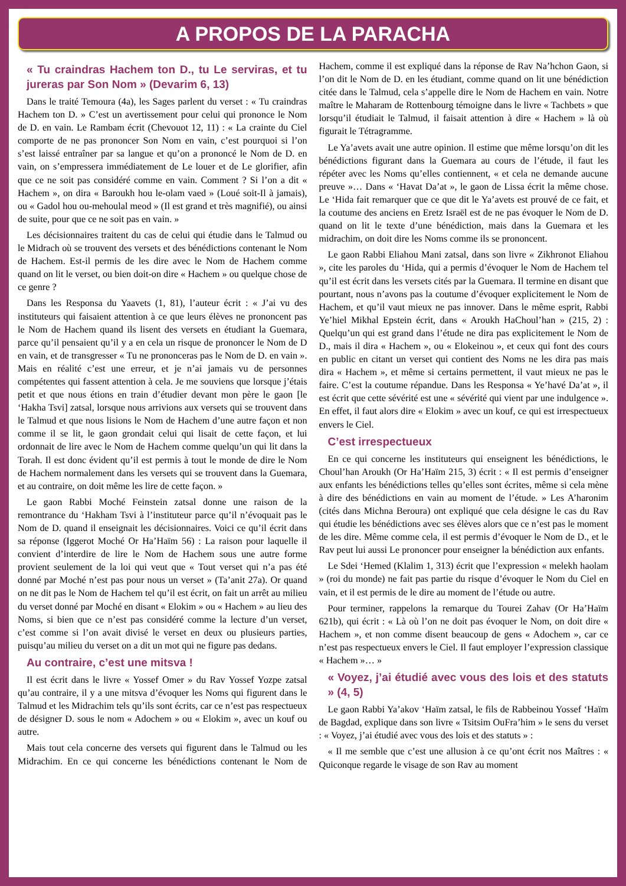A PROPOS DE LA PARACHA
« Tu craindras Hachem ton D., tu Le serviras, et tu jureras par Son Nom » (Devarim 6, 13)
Dans le traité Temoura (4a), les Sages parlent du verset : « Tu craindras Hachem ton D. » C’est un avertissement pour celui qui prononce le Nom de D. en vain. Le Rambam écrit (Chevouot 12, 11) : « La crainte du Ciel comporte de ne pas prononcer Son Nom en vain, c’est pourquoi si l’on s’est laissé entraîner par sa langue et qu’on a prononcé le Nom de D. en vain, on s’empressera immédiatement de Le louer et de Le glorifier, afin que ce ne soit pas considéré comme en vain. Comment ? Si l’on a dit « Hachem », on dira « Baroukh hou le-olam vaed » (Loué soit-Il à jamais), ou « Gadol hou ou-mehoulal meod » (Il est grand et très magnifié), ou ainsi de suite, pour que ce ne soit pas en vain. »
Les décisionnaires traitent du cas de celui qui étudie dans le Talmud ou le Midrach où se trouvent des versets et des bénédictions contenant le Nom de Hachem. Est-il permis de les dire avec le Nom de Hachem comme quand on lit le verset, ou bien doit-on dire « Hachem » ou quelque chose de ce genre ?
Dans les Responsa du Yaavets (1, 81), l’auteur écrit : « J’ai vu des instituteurs qui faisaient attention à ce que leurs élèves ne prononcent pas le Nom de Hachem quand ils lisent des versets en étudiant la Guemara, parce qu’il pensaient qu’il y a en cela un risque de prononcer le Nom de D en vain, et de transgresser « Tu ne prononceras pas le Nom de D. en vain ». Mais en réalité c’est une erreur, et je n’ai jamais vu de personnes compétentes qui fassent attention à cela. Je me souviens que lorsque j’étais petit et que nous étions en train d’étudier devant mon père le gaon [le ‘Hakha Tsvi] zatsal, lorsque nous arrivions aux versets qui se trouvent dans le Talmud et que nous lisions le Nom de Hachem d’une autre façon et non comme il se lit, le gaon grondait celui qui lisait de cette façon, et lui ordonnait de lire avec le Nom de Hachem comme quelqu’un qui lit dans la Torah. Il est donc évident qu’il est permis à tout le monde de dire le Nom de Hachem normalement dans les versets qui se trouvent dans la Guemara, et au contraire, on doit même les lire de cette façon. »
Le gaon Rabbi Moché Feinstein zatsal donne une raison de la remontrance du ‘Hakham Tsvi à l’instituteur parce qu’il n’évoquait pas le Nom de D. quand il enseignait les décisionnaires. Voici ce qu’il écrit dans sa réponse (Iggerot Moché Or Ha’Haïm 56) : La raison pour laquelle il convient d’interdire de lire le Nom de Hachem sous une autre forme provient seulement de la loi qui veut que « Tout verset qui n’a pas été donné par Moché n’est pas pour nous un verset » (Ta’anit 27a). Or quand on ne dit pas le Nom de Hachem tel qu’il est écrit, on fait un arrêt au milieu du verset donné par Moché en disant « Elokim » ou « Hachem » au lieu des Noms, si bien que ce n’est pas considéré comme la lecture d’un verset, c’est comme si l’on avait divisé le verset en deux ou plusieurs parties, puisqu’au milieu du verset on a dit un mot qui ne figure pas dedans.
Au contraire, c’est une mitsva !
Il est écrit dans le livre « Yossef Omer » du Rav Yossef Yozpe zatsal qu’au contraire, il y a une mitsva d’évoquer les Noms qui figurent dans le Talmud et les Midrachim tels qu’ils sont écrits, car ce n’est pas respectueux de désigner D. sous le nom « Adochem » ou « Elokim », avec un kouf ou autre.
Mais tout cela concerne des versets qui figurent dans le Talmud ou les Midrachim. En ce qui concerne les bénédictions contenant le Nom de Hachem, comme il est expliqué dans la réponse de Rav Na’hchon Gaon, si l’on dit le Nom de D. en les étudiant, comme quand on lit une bénédiction citée dans le Talmud, cela s’appelle dire le Nom de Hachem en vain. Notre maître le Maharam de Rottenbourg témoigne dans le livre « Tachbets » que lorsqu’il étudiait le Talmud, il faisait attention à dire « Hachem » là où figurait le Tétragramme.
Le Ya’avets avait une autre opinion. Il estime que même lorsqu’on dit les bénédictions figurant dans la Guemara au cours de l’étude, il faut les répéter avec les Noms qu’elles contiennent, « et cela ne demande aucune preuve »… Dans « ‘Havat Da’at », le gaon de Lissa écrit la même chose. Le ‘Hida fait remarquer que ce que dit le Ya’avets est prouvé de ce fait, et la coutume des anciens en Eretz Israël est de ne pas évoquer le Nom de D. quand on lit le texte d’une bénédiction, mais dans la Guemara et les midrachim, on doit dire les Noms comme ils se prononcent.
Le gaon Rabbi Eliahou Mani zatsal, dans son livre « Zikhronot Eliahou », cite les paroles du ‘Hida, qui a permis d’évoquer le Nom de Hachem tel qu’il est écrit dans les versets cités par la Guemara. Il termine en disant que pourtant, nous n’avons pas la coutume d’évoquer explicitement le Nom de Hachem, et qu’il vaut mieux ne pas innover. Dans le même esprit, Rabbi Ye’hiel Mikhal Epstein écrit, dans « Aroukh HaChoul’han » (215, 2) : Quelqu’un qui est grand dans l’étude ne dira pas explicitement le Nom de D., mais il dira « Hachem », ou « Elokeinou », et ceux qui font des cours en public en citant un verset qui contient des Noms ne les dira pas mais dira « Hachem », et même si certains permettent, il vaut mieux ne pas le faire. C’est la coutume répandue. Dans les Responsa « Ye’havé Da’at », il est écrit que cette sévérité est une « sévérité qui vient par une indulgence ». En effet, il faut alors dire « Elokim » avec un kouf, ce qui est irrespectueux envers le Ciel.
C’est irrespectueux
En ce qui concerne les instituteurs qui enseignent les bénédictions, le Choul’han Aroukh (Or Ha’Haïm 215, 3) écrit : « Il est permis d’enseigner aux enfants les bénédictions telles qu’elles sont écrites, même si cela mène à dire des bénédictions en vain au moment de l’étude. » Les A’haronim (cités dans Michna Beroura) ont expliqué que cela désigne le cas du Rav qui étudie les bénédictions avec ses élèves alors que ce n’est pas le moment de les dire. Même comme cela, il est permis d’évoquer le Nom de D., et le Rav peut lui aussi Le prononcer pour enseigner la bénédiction aux enfants.
Le Sdei ‘Hemed (Klalim 1, 313) écrit que l’expression « melekh haolam » (roi du monde) ne fait pas partie du risque d’évoquer le Nom du Ciel en vain, et il est permis de le dire au moment de l’étude ou autre.
Pour terminer, rappelons la remarque du Tourei Zahav (Or Ha’Haïm 621b), qui écrit : « Là où l’on ne doit pas évoquer le Nom, on doit dire « Hachem », et non comme disent beaucoup de gens « Adochem », car ce n’est pas respectueux envers le Ciel. Il faut employer l’expression classique « Hachem »… »
« Voyez, j’ai étudié avec vous des lois et des statuts » (4, 5)
Le gaon Rabbi Ya’akov ‘Haïm zatsal, le fils de Rabbeinou Yossef ‘Haïm de Bagdad, explique dans son livre « Tsitsim OuFra’him » le sens du verset : « Voyez, j’ai étudié avec vous des lois et des statuts » :
« Il me semble que c’est une allusion à ce qu’ont écrit nos Maîtres : « Quiconque regarde le visage de son Rav au moment